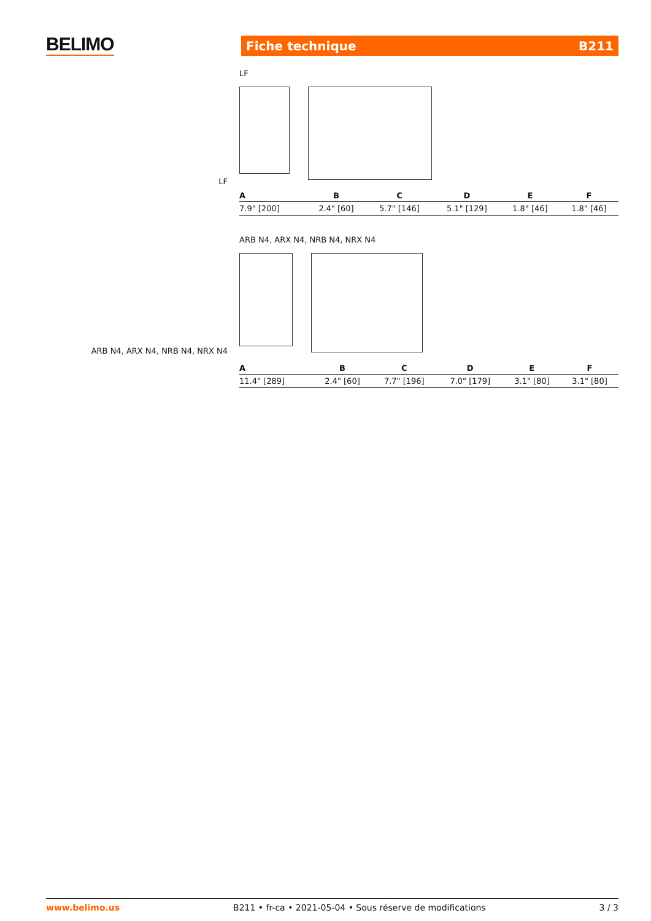BELIMO Fiche technique B211
LF
LF
| A | B | C | D | E | F |
| --- | --- | --- | --- | --- | --- |
| 7.9" [200] | 2.4" [60] | 5.7" [146] | 5.1" [129] | 1.8" [46] | 1.8" [46] |
ARB N4, ARX N4, NRB N4, NRX N4
ARB N4, ARX N4, NRB N4, NRX N4
| A | B | C | D | E | F |
| --- | --- | --- | --- | --- | --- |
| 11.4" [289] | 2.4" [60] | 7.7" [196] | 7.0" [179] | 3.1" [80] | 3.1" [80] |
www.belimo.us B211 • fr-ca • 2021-05-04 • Sous réserve de modifications 3 / 3